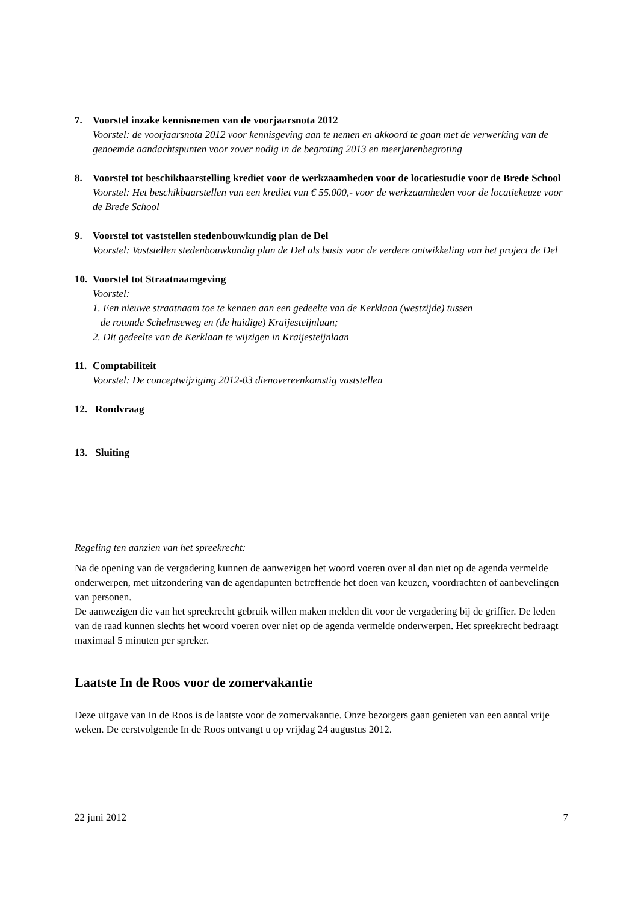7. Voorstel inzake kennisnemen van de voorjaarsnota 2012
Voorstel: de voorjaarsnota 2012 voor kennisgeving aan te nemen en akkoord te gaan met de verwerking van de genoemde aandachtspunten voor zover nodig in de begroting 2013 en meerjarenbegroting
8. Voorstel tot beschikbaarstelling krediet voor de werkzaamheden voor de locatiestudie voor de Brede School
Voorstel: Het beschikbaarstellen van een krediet van € 55.000,- voor de werkzaamheden voor de locatiekeuze voor de Brede School
9. Voorstel tot vaststellen stedenbouwkundig plan de Del
Voorstel: Vaststellen stedenbouwkundig plan de Del als basis voor de verdere ontwikkeling van het project de Del
10.
Voorstel tot Straatnaamgeving
Voorstel:
1. Een nieuwe straatnaam toe te kennen aan een gedeelte van de Kerklaan (westzijde) tussen
de rotonde Schelmseweg en (de huidige) Kraijesteijnlaan;
2. Dit gedeelte van de Kerklaan te wijzigen in Kraijesteijnlaan
11.
Comptabiliteit
Voorstel: De conceptwijziging 2012-03 dienovereenkomstig vaststellen
12.
Rondvraag
13.
Sluiting
Regeling ten aanzien van het spreekrecht:
Na de opening van de vergadering kunnen de aanwezigen het woord voeren over al dan niet op de agenda vermelde onderwerpen, met uitzondering van de agendapunten betreffende het doen van keuzen, voordrachten of aanbevelingen van personen.
De aanwezigen die van het spreekrecht gebruik willen maken melden dit voor de vergadering bij de griffier. De leden van de raad kunnen slechts het woord voeren over niet op de agenda vermelde onderwerpen. Het spreekrecht bedraagt maximaal 5 minuten per spreker.
Laatste In de Roos voor de zomervakantie
Deze uitgave van In de Roos is de laatste voor de zomervakantie. Onze bezorgers gaan genieten van een aantal vrije weken. De eerstvolgende In de Roos ontvangt u op vrijdag 24 augustus 2012.
22 juni 2012 7